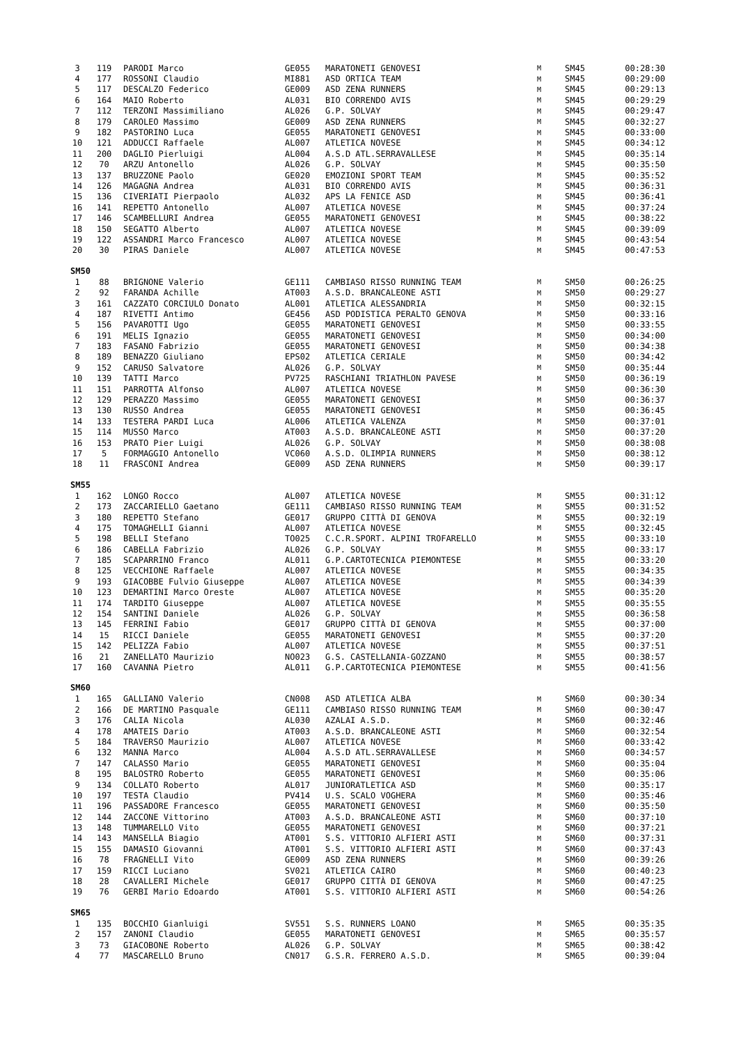| 3 | 119 | PARODI Marco | GE055 | MARATONETI GENOVESI | M | SM45 | 00:28:30 |
| 4 | 177 | ROSSONI Claudio | MI881 | ASD ORTICA TEAM | M | SM45 | 00:29:00 |
| 5 | 117 | DESCALZO Federico | GE009 | ASD ZENA RUNNERS | M | SM45 | 00:29:13 |
| 6 | 164 | MAIO Roberto | AL031 | BIO CORRENDO AVIS | M | SM45 | 00:29:29 |
| 7 | 112 | TERZONI Massimiliano | AL026 | G.P. SOLVAY | M | SM45 | 00:29:47 |
| 8 | 179 | CAROLEO Massimo | GE009 | ASD ZENA RUNNERS | M | SM45 | 00:32:27 |
| 9 | 182 | PASTORINO Luca | GE055 | MARATONETI GENOVESI | M | SM45 | 00:33:00 |
| 10 | 121 | ADDUCCI Raffaele | AL007 | ATLETICA NOVESE | M | SM45 | 00:34:12 |
| 11 | 200 | DAGLIO Pierluigi | AL004 | A.S.D ATL.SERRAVALLESE | M | SM45 | 00:35:14 |
| 12 | 70 | ARZU Antonello | AL026 | G.P. SOLVAY | M | SM45 | 00:35:50 |
| 13 | 137 | BRUZZONE Paolo | GE020 | EMOZIONI SPORT TEAM | M | SM45 | 00:35:52 |
| 14 | 126 | MAGAGNA Andrea | AL031 | BIO CORRENDO AVIS | M | SM45 | 00:36:31 |
| 15 | 136 | CIVERIATI Pierpaolo | AL032 | APS LA FENICE ASD | M | SM45 | 00:36:41 |
| 16 | 141 | REPETTO Antonello | AL007 | ATLETICA NOVESE | M | SM45 | 00:37:24 |
| 17 | 146 | SCAMBELLURI Andrea | GE055 | MARATONETI GENOVESI | M | SM45 | 00:38:22 |
| 18 | 150 | SEGATTO Alberto | AL007 | ATLETICA NOVESE | M | SM45 | 00:39:09 |
| 19 | 122 | ASSANDRI Marco Francesco | AL007 | ATLETICA NOVESE | M | SM45 | 00:43:54 |
| 20 | 30 | PIRAS Daniele | AL007 | ATLETICA NOVESE | M | SM45 | 00:47:53 |
| SM50 | | | | | | | |
| 1 | 88 | BRIGNONE Valerio | GE111 | CAMBIASO RISSO RUNNING TEAM | M | SM50 | 00:26:25 |
| 2 | 92 | FARANDA Achille | AT003 | A.S.D. BRANCALEONE ASTI | M | SM50 | 00:29:27 |
| 3 | 161 | CAZZATO CORCIULO Donato | AL001 | ATLETICA ALESSANDRIA | M | SM50 | 00:32:15 |
| 4 | 187 | RIVETTI Antimo | GE456 | ASD PODISTICA PERALTO GENOVA | M | SM50 | 00:33:16 |
| 5 | 156 | PAVAROTTI Ugo | GE055 | MARATONETI GENOVESI | M | SM50 | 00:33:55 |
| 6 | 191 | MELIS Ignazio | GE055 | MARATONETI GENOVESI | M | SM50 | 00:34:00 |
| 7 | 183 | FASANO Fabrizio | GE055 | MARATONETI GENOVESI | M | SM50 | 00:34:38 |
| 8 | 189 | BENAZZO Giuliano | EPS02 | ATLETICA CERIALE | M | SM50 | 00:34:42 |
| 9 | 152 | CARUSO Salvatore | AL026 | G.P. SOLVAY | M | SM50 | 00:35:44 |
| 10 | 139 | TATTI Marco | PV725 | RASCHIANI TRIATHLON PAVESE | M | SM50 | 00:36:19 |
| 11 | 151 | PARROTTA Alfonso | AL007 | ATLETICA NOVESE | M | SM50 | 00:36:30 |
| 12 | 129 | PERAZZO Massimo | GE055 | MARATONETI GENOVESI | M | SM50 | 00:36:37 |
| 13 | 130 | RUSSO Andrea | GE055 | MARATONETI GENOVESI | M | SM50 | 00:36:45 |
| 14 | 133 | TESTERA PARDI Luca | AL006 | ATLETICA VALENZA | M | SM50 | 00:37:01 |
| 15 | 114 | MUSSO Marco | AT003 | A.S.D. BRANCALEONE ASTI | M | SM50 | 00:37:20 |
| 16 | 153 | PRATO Pier Luigi | AL026 | G.P. SOLVAY | M | SM50 | 00:38:08 |
| 17 | 5 | FORMAGGIO Antonello | VC060 | A.S.D. OLIMPIA RUNNERS | M | SM50 | 00:38:12 |
| 18 | 11 | FRASCONI Andrea | GE009 | ASD ZENA RUNNERS | M | SM50 | 00:39:17 |
| SM55 | | | | | | | |
| 1 | 162 | LONGO Rocco | AL007 | ATLETICA NOVESE | M | SM55 | 00:31:12 |
| 2 | 173 | ZACCARIELLO Gaetano | GE111 | CAMBIASO RISSO RUNNING TEAM | M | SM55 | 00:31:52 |
| 3 | 180 | REPETTO Stefano | GE017 | GRUPPO CITTÀ DI GENOVA | M | SM55 | 00:32:19 |
| 4 | 175 | TOMAGHELLI Gianni | AL007 | ATLETICA NOVESE | M | SM55 | 00:32:45 |
| 5 | 198 | BELLI Stefano | TO025 | C.C.R.SPORT. ALPINI TROFARELLO | M | SM55 | 00:33:10 |
| 6 | 186 | CABELLA Fabrizio | AL026 | G.P. SOLVAY | M | SM55 | 00:33:17 |
| 7 | 185 | SCAPARRINO Franco | AL011 | G.P.CARTOTECNICA PIEMONTESE | M | SM55 | 00:33:20 |
| 8 | 125 | VECCHIONE Raffaele | AL007 | ATLETICA NOVESE | M | SM55 | 00:34:35 |
| 9 | 193 | GIACOBBE Fulvio Giuseppe | AL007 | ATLETICA NOVESE | M | SM55 | 00:34:39 |
| 10 | 123 | DEMARTINI Marco Oreste | AL007 | ATLETICA NOVESE | M | SM55 | 00:35:20 |
| 11 | 174 | TARDITO Giuseppe | AL007 | ATLETICA NOVESE | M | SM55 | 00:35:55 |
| 12 | 154 | SANTINI Daniele | AL026 | G.P. SOLVAY | M | SM55 | 00:36:58 |
| 13 | 145 | FERRINI Fabio | GE017 | GRUPPO CITTÀ DI GENOVA | M | SM55 | 00:37:00 |
| 14 | 15 | RICCI Daniele | GE055 | MARATONETI GENOVESI | M | SM55 | 00:37:20 |
| 15 | 142 | PELIZZA Fabio | AL007 | ATLETICA NOVESE | M | SM55 | 00:37:51 |
| 16 | 21 | ZANELLATO Maurizio | NO023 | G.S. CASTELLANIA-GOZZANO | M | SM55 | 00:38:57 |
| 17 | 160 | CAVANNA Pietro | AL011 | G.P.CARTOTECNICA PIEMONTESE | M | SM55 | 00:41:56 |
| SM60 | | | | | | | |
| 1 | 165 | GALLIANO Valerio | CN008 | ASD ATLETICA ALBA | M | SM60 | 00:30:34 |
| 2 | 166 | DE MARTINO Pasquale | GE111 | CAMBIASO RISSO RUNNING TEAM | M | SM60 | 00:30:47 |
| 3 | 176 | CALIA Nicola | AL030 | AZALAI A.S.D. | M | SM60 | 00:32:46 |
| 4 | 178 | AMATEIS Dario | AT003 | A.S.D. BRANCALEONE ASTI | M | SM60 | 00:32:54 |
| 5 | 184 | TRAVERSO Maurizio | AL007 | ATLETICA NOVESE | M | SM60 | 00:33:42 |
| 6 | 132 | MANNA Marco | AL004 | A.S.D ATL.SERRAVALLESE | M | SM60 | 00:34:57 |
| 7 | 147 | CALASSO Mario | GE055 | MARATONETI GENOVESI | M | SM60 | 00:35:04 |
| 8 | 195 | BALOSTRO Roberto | GE055 | MARATONETI GENOVESI | M | SM60 | 00:35:06 |
| 9 | 134 | COLLATO Roberto | AL017 | JUNIORATLETICA ASD | M | SM60 | 00:35:17 |
| 10 | 197 | TESTA Claudio | PV414 | U.S. SCALO VOGHERA | M | SM60 | 00:35:46 |
| 11 | 196 | PASSADORE Francesco | GE055 | MARATONETI GENOVESI | M | SM60 | 00:35:50 |
| 12 | 144 | ZACCONE Vittorino | AT003 | A.S.D. BRANCALEONE ASTI | M | SM60 | 00:37:10 |
| 13 | 148 | TUMMARELLO Vito | GE055 | MARATONETI GENOVESI | M | SM60 | 00:37:21 |
| 14 | 143 | MANSELLA Biagio | AT001 | S.S. VITTORIO ALFIERI ASTI | M | SM60 | 00:37:31 |
| 15 | 155 | DAMASIO Giovanni | AT001 | S.S. VITTORIO ALFIERI ASTI | M | SM60 | 00:37:43 |
| 16 | 78 | FRAGNELLI Vito | GE009 | ASD ZENA RUNNERS | M | SM60 | 00:39:26 |
| 17 | 159 | RICCI Luciano | SV021 | ATLETICA CAIRO | M | SM60 | 00:40:23 |
| 18 | 28 | CAVALLERI Michele | GE017 | GRUPPO CITTÀ DI GENOVA | M | SM60 | 00:47:25 |
| 19 | 76 | GERBI Mario Edoardo | AT001 | S.S. VITTORIO ALFIERI ASTI | M | SM60 | 00:54:26 |
| SM65 | | | | | | | |
| 1 | 135 | BOCCHIO Gianluigi | SV551 | S.S. RUNNERS LOANO | M | SM65 | 00:35:35 |
| 2 | 157 | ZANONI Claudio | GE055 | MARATONETI GENOVESI | M | SM65 | 00:35:57 |
| 3 | 73 | GIACOBONE Roberto | AL026 | G.P. SOLVAY | M | SM65 | 00:38:42 |
| 4 | 77 | MASCARELLO Bruno | CN017 | G.S.R. FERRERO A.S.D. | M | SM65 | 00:39:04 |